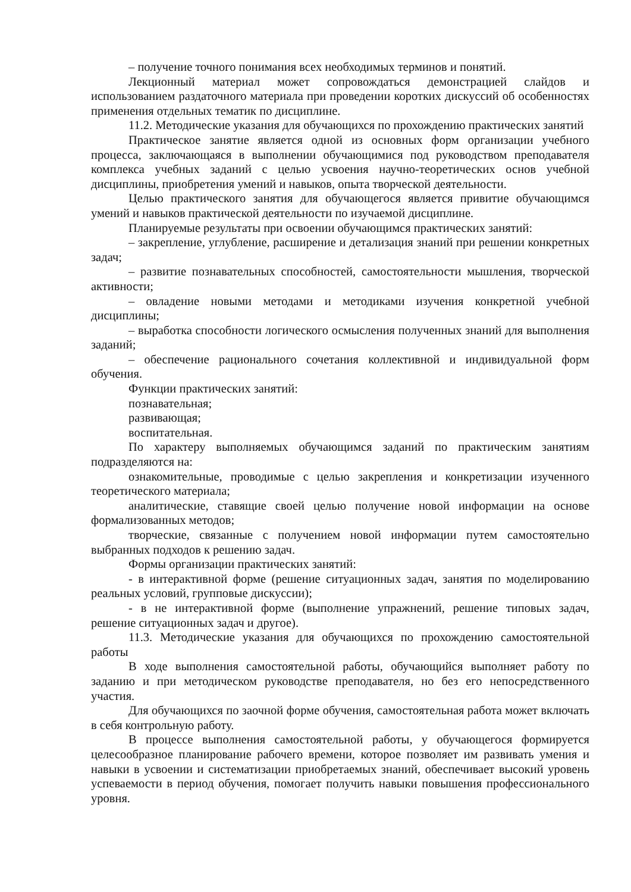– получение точного понимания всех необходимых терминов и понятий.
Лекционный материал может сопровождаться демонстрацией слайдов и использованием раздаточного материала при проведении коротких дискуссий об особенностях применения отдельных тематик по дисциплине.
11.2. Методические указания для обучающихся по прохождению практических занятий
Практическое занятие является одной из основных форм организации учебного процесса, заключающаяся в выполнении обучающимися под руководством преподавателя комплекса учебных заданий с целью усвоения научно-теоретических основ учебной дисциплины, приобретения умений и навыков, опыта творческой деятельности.
Целью практического занятия для обучающегося является привитие обучающимся умений и навыков практической деятельности по изучаемой дисциплине.
Планируемые результаты при освоении обучающимся практических занятий:
– закрепление, углубление, расширение и детализация знаний при решении конкретных задач;
– развитие познавательных способностей, самостоятельности мышления, творческой активности;
– овладение новыми методами и методиками изучения конкретной учебной дисциплины;
– выработка способности логического осмысления полученных знаний для выполнения заданий;
– обеспечение рационального сочетания коллективной и индивидуальной форм обучения.
Функции практических занятий:
познавательная;
развивающая;
воспитательная.
По характеру выполняемых обучающимся заданий по практическим занятиям подразделяются на:
ознакомительные, проводимые с целью закрепления и конкретизации изученного теоретического материала;
аналитические, ставящие своей целью получение новой информации на основе формализованных методов;
творческие, связанные с получением новой информации путем самостоятельно выбранных подходов к решению задач.
Формы организации практических занятий:
- в интерактивной форме (решение ситуационных задач, занятия по моделированию реальных условий, групповые дискуссии);
- в не интерактивной форме (выполнение упражнений, решение типовых задач, решение ситуационных задач и другое).
11.3. Методические указания для обучающихся по прохождению самостоятельной работы
В ходе выполнения самостоятельной работы, обучающийся выполняет работу по заданию и при методическом руководстве преподавателя, но без его непосредственного участия.
Для обучающихся по заочной форме обучения, самостоятельная работа может включать в себя контрольную работу.
В процессе выполнения самостоятельной работы, у обучающегося формируется целесообразное планирование рабочего времени, которое позволяет им развивать умения и навыки в усвоении и систематизации приобретаемых знаний, обеспечивает высокий уровень успеваемости в период обучения, помогает получить навыки повышения профессионального уровня.